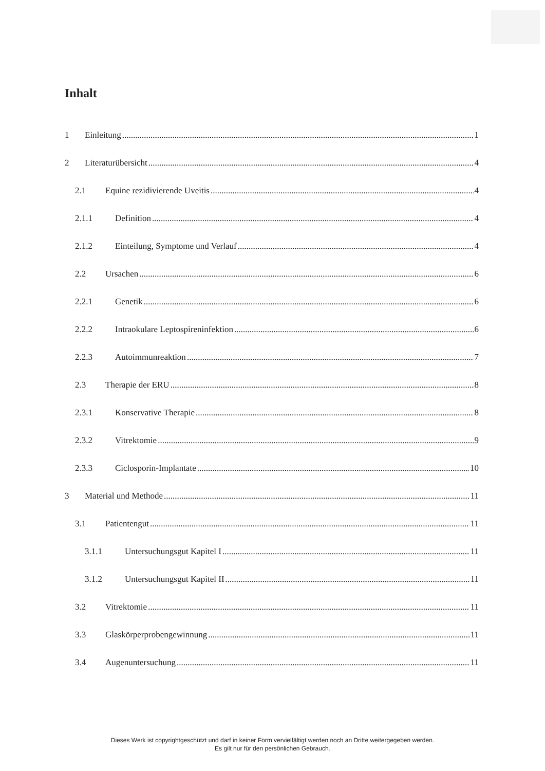Inhalt
1 Einleitung 1
2 Literaturübersicht 4
2.1 Equine rezidivierende Uveitis 4
2.1.1 Definition 4
2.1.2 Einteilung, Symptome und Verlauf 4
2.2 Ursachen 6
2.2.1 Genetik 6
2.2.2 Intraokulare Leptospireninfektion 6
2.2.3 Autoimmunreaktion 7
2.3 Therapie der ERU 8
2.3.1 Konservative Therapie 8
2.3.2 Vitrektomie 9
2.3.3 Ciclosporin-Implantate 10
3 Material und Methode 11
3.1 Patientengut 11
3.1.1 Untersuchungsgut Kapitel I 11
3.1.2 Untersuchungsgut Kapitel II 11
3.2 Vitrektomie 11
3.3 Glaskörperprobengewinnung 11
3.4 Augenuntersuchung 11
Dieses Werk ist copyrightgeschützt und darf in keiner Form vervielfältigt werden noch an Dritte weitergegeben werden.
Es gilt nur für den persönlichen Gebrauch.